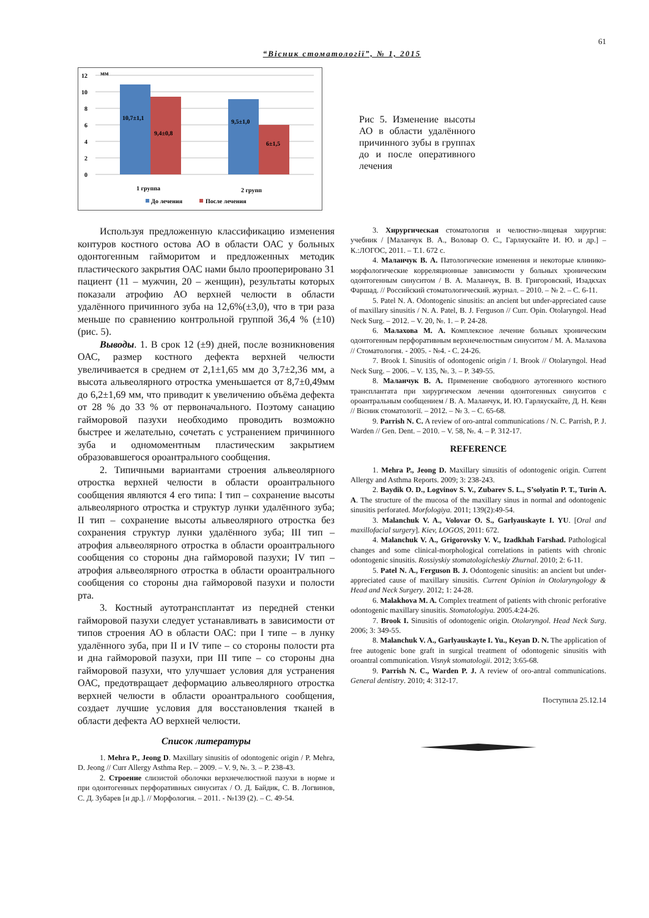61
“Вісник стоматології”, № 1, 2015
12
мм
10
8
6
4
2
0
10,7±1,1
9,4±0,8
9,5±1,0
6±1,5
1 группа
2 групп
До лечения
После лечения
Рис 5. Изменение высоты АО в области удалённого причинного зубы в группах до и после оперативного лечения
Используя предложенную классификацию изменения контуров костного остова АО в области ОАС у больных одонтогенным гайморитом и предложенных методик пластического закрытия ОАС нами было прооперировано 31 пациент (11 – мужчин, 20 – женщин), результаты которых показали атрофию АО верхней челюсти в области удалённого причинного зуба на 12,6%(±3,0), что в три раза меньше по сравнению контрольной группой 36,4 % (±10) (рис. 5).
Выводы. 1. В срок 12 (±9) дней, после возникновения ОАС, размер костного дефекта верхней челюсти увеличивается в среднем от 2,1±1,65 мм до 3,7±2,36 мм, а высота альвеолярного отростка уменьшается от 8,7±0,49мм до 6,2±1,69 мм, что приводит к увеличению объёма дефекта от 28 % до 33 % от первоначального. Поэтому санацию гайморовой пазухи необходимо проводить возможно быстрее и желательно, сочетать с устранением причинного зуба и одномоментным пластическим закрытием образовавшегося ороантрального сообщения.
2. Типичными вариантами строения альвеолярного отростка верхней челюсти в области ороантрального сообщения являются 4 его типа: I тип – сохранение высоты альвеолярного отростка и структур лунки удалённого зуба; II тип – сохранение высоты альвеолярного отростка без сохранения структур лунки удалённого зуба; III тип – атрофия альвеолярного отростка в области ороантрального сообщения со стороны дна гайморовой пазухи; IV тип – атрофия альвеолярного отростка в области ороантрального сообщения со стороны дна гайморовой пазухи и полости рта.
3. Костный аутотрансплантат из передней стенки гайморовой пазухи следует устанавливать в зависимости от типов строения АО в области ОАС: при I типе – в лунку удалённого зуба, при II и IV типе – со стороны полости рта и дна гайморовой пазухи, при III типе – со стороны дна гайморовой пазухи, что улучшает условия для устранения ОАС, предотвращает деформацию альвеолярного отростка верхней челюсти в области ороантрального сообщения, создает лучшие условия для восстановления тканей в области дефекта АО верхней челюсти.
Список литературы
1. Mehra P., Jeong D. Maxillary sinusitis of odontogenic origin / P. Mehra, D. Jeong // Curr Allergy Asthma Rep. – 2009. – V. 9, №. 3. – P. 238-43.
2. Строение слизистой оболочки верхнечелюстной пазухи в норме и при одонтогенных перфоративных синуситах / О. Д. Байдик, С. В. Логвинов, С. Д. Зубарев [и др.]. // Морфология. – 2011. - №139 (2). – С. 49-54.
3. Хирургическая стоматология и челюстно-лицевая хирургия: учебник / [Маланчук В. А., Воловар О. С., Гарляускайте И. Ю. и др.] – К.:ЛОГОС, 2011. – Т.1. 672 с.
4. Маланчук В. А. Патологические изменения и некоторые клинико-морфологические корреляционные зависимости у больных хроническим одонтогенным синуситом / В. А. Маланчук, В. В. Григоровский, Изадкхах Фаршад. // Российский стоматологический. журнал. – 2010. – № 2. – С. 6-11.
5. Patel N. A. Odontogenic sinusitis: an ancient but under-appreciated cause of maxillary sinusitis / N. A. Patel, B. J. Ferguson // Curr. Opin. Otolaryngol. Head Neck Surg. – 2012. – V. 20, №. 1. – P. 24-28.
6. Малахова М. А. Комплексное лечение больных хроническим одонтогенным перфоративным верхнечелюстным синуситом / М. А. Малахова // Стоматология. - 2005. - №4. - С. 24-26.
7. Brook I. Sinusitis of odontogenic origin / I. Brook // Otolaryngol. Head Neck Surg. – 2006. – V. 135, №. 3. – P. 349-55.
8. Маланчук В. А. Применение свободного аутогенного костного трансплантата при хирургическом лечении одонтогенных синуситов с ороантральным сообщением / В. А. Маланчук, И. Ю. Гарляускайте, Д. Н. Кеян // Вісник стоматології. – 2012. – № 3. – С. 65-68.
9. Parrish N. C. A review of oro-antral communications / N. C. Parrish, P. J. Warden // Gen. Dent. – 2010. – V. 58, №. 4. – P. 312-17.
REFERENCE
1. Mehra P., Jeong D. Maxillary sinusitis of odontogenic origin. Current Allergy and Asthma Reports. 2009; 3: 238-243.
2. Baydik O. D., Logvinov S. V., Zubarev S. L., S’solyatin P. T., Turin A. A. The structure of the mucosa of the maxillary sinus in normal and odontogenic sinusitis perforated. Morfologiya. 2011; 139(2):49-54.
3. Malanchuk V. A., Volovar O. S., Garlyauskayte I. YU. [Oral and maxillofacial surgery]. Kiev, LOGOS, 2011: 672.
4. Malanchuk V. A., Grigorovsky V. V., Izadkhah Farshad. Pathological changes and some clinical-morphological correlations in patients with chronic odontogenic sinusitis. Rossiyskiy stomatologicheskiy Zhurnal. 2010; 2: 6-11.
5. Patel N. A., Ferguson B. J. Odontogenic sinusitis: an ancient but under-appreciated cause of maxillary sinusitis. Current Opinion in Otolaryngology & Head and Neck Surgery. 2012; 1: 24-28.
6. Malakhova M. A. Complex treatment of patients with chronic perforative odontogenic maxillary sinusitis. Stomatologiya. 2005.4:24-26.
7. Brook I. Sinusitis of odontogenic origin. Otolaryngol. Head Neck Surg. 2006; 3: 349-55.
8. Malanchuk V. A., Garlyauskayte I. Yu., Keyan D. N. The application of free autogenic bone graft in surgical treatment of odontogenic sinusitis with oroantral communication. Visnyk stomatologii. 2012; 3:65-68.
9. Parrish N. C., Warden P. J. A review of oro-antral communications. General dentistry. 2010; 4: 312-17.
Поступила 25.12.14